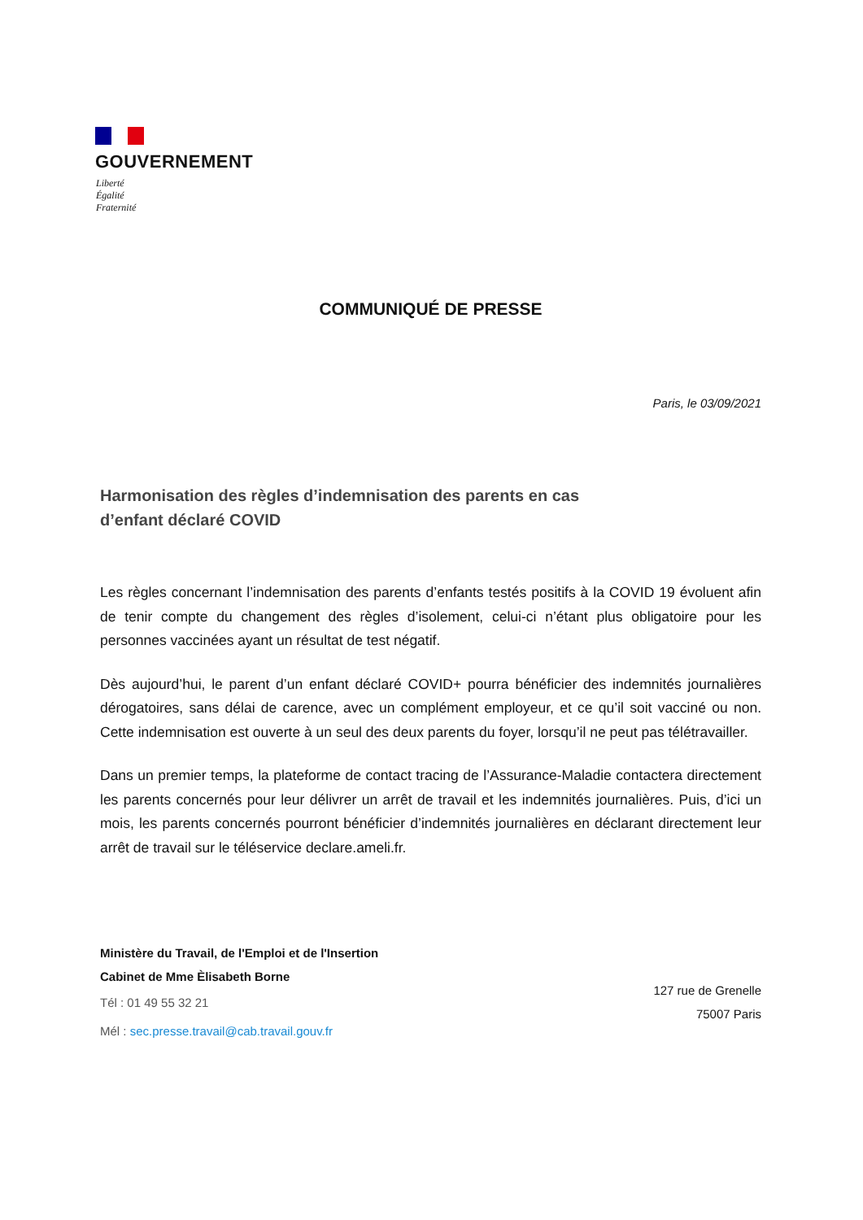GOUVERNEMENT
Liberté
Égalité
Fraternité
COMMUNIQUÉ DE PRESSE
Paris, le 03/09/2021
Harmonisation des règles d’indemnisation des parents en cas d’enfant déclaré COVID
Les règles concernant l’indemnisation des parents d’enfants testés positifs à la COVID 19 évoluent afin de tenir compte du changement des règles d’isolement, celui-ci n’étant plus obligatoire pour les personnes vaccinées ayant un résultat de test négatif.
Dès aujourd’hui, le parent d’un enfant déclaré COVID+ pourra bénéficier des indemnités journalières dérogatoires, sans délai de carence, avec un complément employeur, et ce qu’il soit vacciné ou non. Cette indemnisation est ouverte à un seul des deux parents du foyer, lorsqu’il ne peut pas télétravailler.
Dans un premier temps, la plateforme de contact tracing de l’Assurance-Maladie contactera directement les parents concernés pour leur délivrer un arrêt de travail et les indemnités journalières. Puis, d’ici un mois, les parents concernés pourront bénéficier d’indemnités journalières en déclarant directement leur arrêt de travail sur le téléservice declare.ameli.fr.
Ministère du Travail, de l'Emploi et de l'Insertion
Cabinet de Mme Èlisabeth Borne
Tél : 01 49 55 32 21
Mél : sec.presse.travail@cab.travail.gouv.fr
127 rue de Grenelle
75007 Paris